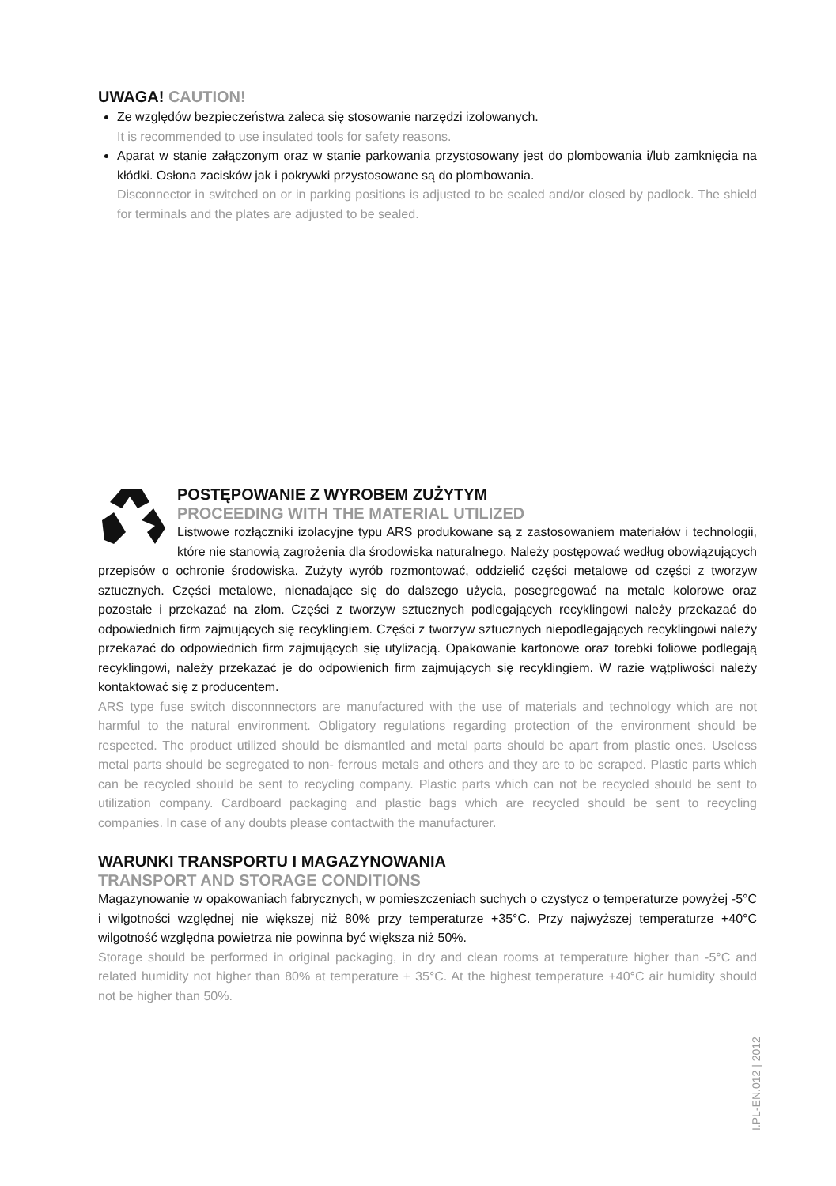UWAGA! CAUTION!
Ze względów bezpieczeństwa zaleca się stosowanie narzędzi izolowanych.
It is recommended to use insulated tools for safety reasons.
Aparat w stanie załączonym oraz w stanie parkowania przystosowany jest do plombowania i/lub zamknięcia na kłódki. Osłona zacisków jak i pokrywki przystosowane są do plombowania.
Disconnector in switched on or in parking positions is adjusted to be sealed and/or closed by padlock. The shield for terminals and the plates are adjusted to be sealed.
POSTĘPOWANIE Z WYROBEM ZUŻYTYM
PROCEEDING WITH THE MATERIAL UTILIZED
Listwowe rozłączniki izolacyjne typu ARS produkowane są z zastosowaniem materiałów i technologii, które nie stanowią zagrożenia dla środowiska naturalnego. Należy postępować według obowiązujących przepisów o ochronie środowiska. Zużyty wyrób rozmontować, oddzielić części metalowe od części z tworzyw sztucznych. Części metalowe, nienadające się do dalszego użycia, posegregować na metale kolorowe oraz pozostałe i przekazać na złom. Części z tworzyw sztucznych podlegających recyklingowi należy przekazać do odpowiednich firm zajmujących się recyklingiem. Części z tworzyw sztucznych niepodlegających recyklingowi należy przekazać do odpowiednich firm zajmujących się utylizacją. Opakowanie kartonowe oraz torebki foliowe podlegają recyklingowi, należy przekazać je do odpowienich firm zajmujących się recyklingiem. W razie wątpliwości należy kontaktować się z producentem.
ARS type fuse switch disconnnectors are manufactured with the use of materials and technology which are not harmful to the natural environment. Obligatory regulations regarding protection of the environment should be respected. The product utilized should be dismantled and metal parts should be apart from plastic ones. Useless metal parts should be segregated to non- ferrous metals and others and they are to be scraped. Plastic parts which can be recycled should be sent to recycling company. Plastic parts which can not be recycled should be sent to utilization company. Cardboard packaging and plastic bags which are recycled should be sent to recycling companies. In case of any doubts please contactwith the manufacturer.
WARUNKI TRANSPORTU I MAGAZYNOWANIA
TRANSPORT AND STORAGE CONDITIONS
Magazynowanie w opakowaniach fabrycznych, w pomieszczeniach suchych o czystycz o temperaturze powyżej -5°C i wilgotności względnej nie większej niż 80% przy temperaturze +35°C. Przy najwyższej temperaturze +40°C wilgotność względna powietrza nie powinna być większa niż 50%.
Storage should be performed in original packaging, in dry and clean rooms at temperature higher than -5°C and related humidity not higher than 80% at temperature + 35°C. At the highest temperature +40°C air humidity should not be higher than 50%.
I.PL-EN.012 | 2012